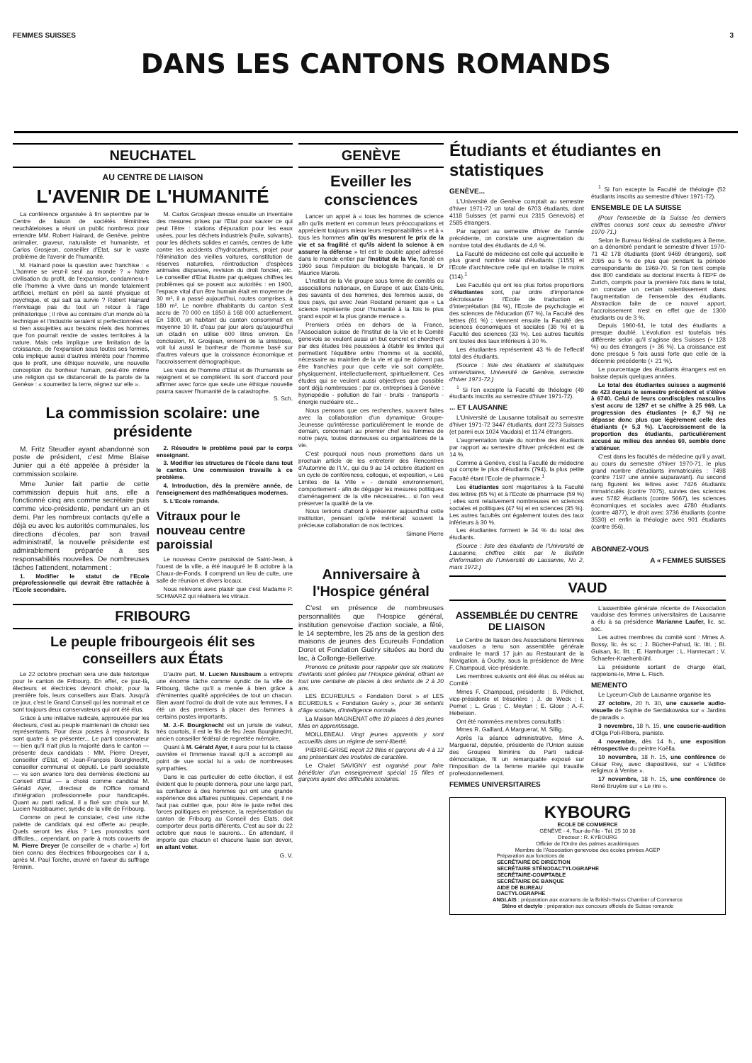FEMMES SUISSES 3
DANS LES CANTONS ROMANDS
NEUCHATEL
AU CENTRE DE LIAISON
L'AVENIR DE L'HUMANITÉ
La conférence organisée à fin septembre par le Centre de liaison de sociétés féminines neuchâteloises a réuni un public nombreux pour entendre MM. Robert Hainard, de Genève, peintre animalier, graveur, naturaliste et humaniste, et Carlos Grosjean, conseiller d'Etat, sur le vaste problème de l'avenir de l'humanité.
M. Hainard pose la question avec franchise : « L'homme se veut-il seul au monde ? » Notre civilisation du profit, de l'expansion, condamnera-t-elle l'homme à vivre dans un monde totalement artificiel, mettant en péril sa santé physique et psychique, et qui sait sa survie ? Robert Hainard n'envisage pas du tout un retour à l'âge préhistorique ; il rêve au contraire d'un monde où la technique et l'industrie seraient si perfectionnées et si bien assujetties aux besoins réels des hommes que l'on pourrait rendre de vastes territoires à la nature. Mais cela implique une limitation de la croissance, de l'expansion sous toutes ses formes, cela implique aussi d'autres intérêts pour l'homme que le profit, une éthique nouvelle, une nouvelle conception du bonheur humain, peut-être même une religion qui se distancerait de la parole de la Genèse : « soumettez la terre, régnez sur elle ».
M. Carlos Grosjean dresse ensuite un inventaire des mesures prises par l'Etat pour sauver ce qui peut l'être : stations d'épuration pour les eaux usées, pour les déchets industriels (huile, solvants), pour les déchets solides et carnés, centres de lutte contre les accidents d'hydrocarbures, projet pour l'élimination des vieilles voitures, constitution de réserves naturelles, réintroduction d'espèces animales disparues, revision du droit foncier, etc. Le conseiller d'Etat illustre par quelques chiffres les problèmes qui se posent aux autorités : en 1900, l'espace vital d'un être humain était en moyenne de 30 m², il a passé aujourd'hui, routes comprises, à 180 m². Le nombre d'habitants du canton s'est accru de 70 000 en 1850 à 168 000 actuellement. En 1800, un habitant du canton consommait en moyenne 10 lit. d'eau par jour alors qu'aujourd'hui un citadin en utilise 600 litres environ. En conclusion, M. Grosjean, ennemi de la sinistrose, voit lui aussi le bonheur de l'homme basé sur d'autres valeurs que la croissance économique et l'accroissement démographique.
Les vues de l'homme d'Etat et de l'humaniste se rejoignent et se complètent. Ils sont d'accord pour affirmer avec force que seule une éthique nouvelle pourra sauver l'humanité de la catastrophe. S. Sch.
La commission scolaire: une présidente
M. Fritz Steudler ayant abandonné son poste de président, c'est Mme Blaise Junier qui a été appelée à présider la commission scolaire.
Mme Junier fait partie de cette commission depuis huit ans, elle a fonctionné cinq ans comme secrétaire puis comme vice-présidente, pendant un an et demi. Par les nombreux contacts qu'elle a déjà eu avec les autorités communales, les directions d'écoles, par son travail administratif, la nouvelle présidente est admirablement préparée à ses responsabilités nouvelles. De nombreuses tâches l'attendent, notamment :
1. Modifier le statut de l'Ecole préprofessionnelle qui devrait être rattachée à l'Ecole secondaire.
2. Résoudre le problème posé par le corps enseignant.
3. Modifier les structures de l'école dans tout le canton. Une commission travaille à ce problème.
4. Introduction, dès la première année, de l'enseignement des mathématiques modernes.
5. L'Ecole romande.
Vitraux pour le nouveau centre paroissial
Le nouveau Centre paroissial de Saint-Jean, à l'ouest de la ville, a été inauguré le 8 octobre à la Chaux-de-Fonds. Il comprend un lieu de culte, une salle de réunion et divers locaux.
Nous relevons avec plaisir que c'est Madame P. SCHWARZ qui réalisera les vitraux.
FRIBOURG
Le peuple fribourgeois élit ses conseillers aux États
Le 22 octobre prochain sera une date historique pour le canton de Fribourg. En effet, ce jour-là, électeurs et électrices devront choisir, pour la première fois, leurs conseillers aux Etats. Jusqu'à ce jour, c'est le Grand Conseil qui les nommait et ce sont toujours deux conservateurs qui ont été élus.
Grâce à une initiative radicale, approuvée par les électeurs, c'est au peuple maintenant de choisir ses représentants. Pour deux postes à repourvoir, ils sont quatre à se présenter... Le parti conservateur — bien qu'il n'ait plus la majorité dans le canton — présente deux candidats : MM. Pierre Dreyer, conseiller d'Etat, et Jean-François Bourgknecht, conseiller communal et député. Le parti socialiste — vu son avance lors des dernières élections au Conseil d'Etat — a choisi comme candidat M. Gérald Ayer, directeur de l'Office romand d'intégration professionnelle pour handicapés. Quant au parti radical, il a fixé son choix sur M. Lucien Nussbaumer, syndic de la ville de Fribourg.
Comme on peut le constater, c'est une riche palette de candidats qui est offerte au peuple. Quels seront les élus ? Les pronostics sont difficiles... cependant, on parle à mots couverts de M. Pierre Dreyer (le conseiller de « charbe ») fort bien connu des électrices fribourgeoises car il a, après M. Paul Torche, œuvré en faveur du suffrage féminin.
D'autre part, M. Lucien Nussbaum a entrepris une énorme tâche comme syndic de la ville de Fribourg, tâche qu'il a menée à bien grâce à d'éminentes qualité appréciées de tout un chacun. Bien avant l'octroi du droit de vote aux femmes, il a été un des premiers à placer des femmes à certains postes importants.
M. J.-F. Bourgknecht est un juriste de valeur, très courtois, il est le fils de feu Jean Bourgknecht, ancien conseiller fédéral de regrettée mémoire.
Quant à M. Gérald Ayer, il aura pour lui la classe ouvrière et l'immense travail qu'il a accompli au point de vue social lui a valu de nombreuses sympathies.
Dans le cas particulier de cette élection, il est évident que le peuple donnera, pour une large part, sa confiance à des hommes qui ont une grande expérience des affaires publiques. Cependant, il ne faut pas oublier que, pour être le juste reflet des forces politiques en présence, la représentation du canton de Fribourg au Conseil des Etats, doit comporter deux partis différents. C'est au soir du 22 octobre que nous le saurons... En attendant, il importe que chacun et chacune fasse son devoir, en allant voter.
G. V.
GENÈVE
Eveiller les consciences
Lancer un appel à « tous les hommes de science afin qu'ils mettent en commun leurs préoccupations et apprécient toujours mieux leurs responsabilités » et à « tous les hommes afin qu'ils mesurent le prix de la vie et sa fragilité et qu'ils aident la science à en assurer la défense » tel est le double appel adressé dans le monde entier par l'Institut de la Vie, fondé en 1960 sous l'impulsion du biologiste français, le Dr Maurice Marois.
L'Institut de la Vie groupe sous forme de comités ou associations nationaux, en Europe et aux Etats-Unis, des savants et des hommes, des femmes aussi, de tous pays, qui avec Jean Rostand pensent que « La science représente pour l'humanité à la fois le plus grand espoir et la plus grande menace ».
Premiers créés en dehors de la France, l'Association suisse de l'Institut de la Vie et le Comité genevois se veulent aussi un but concret et cherchent par des études très poussées à établir les limites qui permettent l'équilibre entre l'homme et la société, nécessaire au maintien de la vie et qui ne doivent pas être franchies pour que cette vie soit complète, physiquement, intellectuellement, spirituellement. Ces études qui se veulent aussi objectives que possible sont déjà nombreuses : par ex. entreprises à Genève : hypnopédie - pollution de l'air - bruits - transports - énergie nucléaire etc...
Nous pensons que ces recherches, souvent faites avec la collaboration d'un dynamique Groupe-Jeunesse qu'intéresse particulièrement le monde de demain, concernant au premier chef les femmes de notre pays, toutes donneuses ou organisatrices de la vie.
C'est pourquoi nous nous promettons dans un prochain article de les entretenir des Rencontres d'Automne de l'I.V., qui du 9 au 14 octobre étudient en un cycle de conférences, colloque, et exposition, « Les Limites de la Ville » - densité environnement, comportement - afin de dégager les mesures politiques d'aménagement de la ville nécessaires... si l'on veut préserver la qualité de la vie.
Nous tenions d'abord à présenter aujourd'hui cette institution, pensant qu'elle mériterait souvent la précieuse collaboration de nos lectrices.
Simone Pierre
Anniversaire à l'Hospice général
C'est en présence de nombreuses personnalités que l'Hospice général, institution genevoise d'action sociale, a fêté, le 14 septembre, les 25 ans de la gestion des maisons de jeunes des Ecureuils Fondation Doret et Fondation Guéry situées au bord du lac, à Collonge-Bellerive.
Prenons ce prétexte pour rappeler que six maisons d'enfants sont gérées par l'Hospice général, offrant en tout une centaine de places à des enfants de 2 à 20 ans.
LES ECUREUILS « Fondation Doret » et LES ECUREUILS « Fondation Guéry », pour 36 enfants d'âge scolaire, d'intelligence normale.
La Maison MAGNENAT offre 10 places à des jeunes filles en apprentissage.
MOILLEBEAU. Vingt jeunes apprentis y sont accueillis dans un régime de semi-liberté.
PIERRE-GRISE reçoit 22 filles et garçons de 4 à 12 ans présentant des troubles de caractère.
Le Chalet SAVIGNY est organisé pour faire bénéficier d'un enseignement spécial 15 filles et garçons ayant des difficultés scolaires.
Étudiants et étudiantes en statistiques
GENÈVE...
L'Université de Genève comptait au semestre d'hiver 1971-72 un total de 6703 étudiants, dont 4118 Suisses (et parmi eux 2315 Genevois) et 2585 étrangers.
Par rapport au semestre d'hiver de l'année précédente, on constate une augmentation du nombre total des étudiants de 4,6 %.
La Faculté de médecine est celle qui accueille le plus grand nombre total d'étudiants (1155) et l'Ecole d'architecture celle qui en totalise le moins (114).<sup>1</sup>
Les Facultés qui ont les plus fortes proportions d'étudiantes sont, par ordre d'importance décroissante : l'Ecole de traduction et d'interprétation (84 %), l'Ecole de psychologie et des sciences de l'éducation (67 %), la Faculté des lettres (61 %) ; viennent ensuite la Faculté des sciences économiques et sociales (36 %) et la Faculté des sciences (33 %). Les autres facultés ont toutes des taux inférieurs à 30 %.
Les étudiantes représentent 43 % de l'effectif total des étudiants.
(Source : liste des étudiants et statistiques universitaires, Université de Genève, semestre d'hiver 1971-72.)
<sup>1</sup> Si l'on excepte la Faculté de théologie (49 étudiants inscrits au semestre d'hiver 1971-72).
... ET LAUSANNE
L'Université de Lausanne totalisait au semestre d'hiver 1971-72 3447 étudiants, dont 2273 Suisses (et parmi eux 1024 Vaudois) et 1174 étrangers.
L'augmentation totale du nombre des étudiants par rapport au semestre d'hiver précédent est de 14 %.
Comme à Genève, c'est la Faculté de médecine qui compte le plus d'étudiants (794), la plus petite Faculté étant l'Ecole de pharmacie.<sup>1</sup>
Les étudiantes sont majoritaires à la Faculté des lettres (65 %) et à l'Ecole de pharmacie (59 %) ; elles sont relativement nombreuses en sciences sociales et politiques (47 %) et en sciences (35 %). Les autres facultés ont également toutes des taux inférieurs à 30 %.
Les étudiantes forment le 34 % du total des étudiants.
(Source : liste des étudiants de l'Université de Lausanne, chiffres cités par le Bulletin d'information de l'Université de Lausanne, No 2, mars 1972.)
<sup>1</sup> Si l'on excepte la Faculté de théologie (52 étudiants inscrits au semestre d'hiver 1971-72).
ENSEMBLE DE LA SUISSE
(Pour l'ensemble de la Suisse les derniers chiffres connus sont ceux du semestre d'hiver 1970-71.)
Selon le Bureau fédéral de statistiques à Berne, on a dénombré pendant le semestre d'hiver 1970-71 42 178 étudiants (dont 9469 étrangers), soit 2095 ou 5 % de plus que pendant la période correspondante de 1969-70. Si l'on tient compte des 800 candidats au doctorat inscrits à l'EPF de Zurich, compris pour la première fois dans le total, on constate un certain ralentissement dans l'augmentation de l'ensemble des étudiants. Abstraction faite de ce nouvel apport, l'accroissement n'est en effet que de 1300 étudiants ou de 3 %.
Depuis 1960-61, le total des étudiants a presque doublé. L'évolution est toutefois très différente selon qu'il s'agisse des Suisses (+ 128 %) ou des étrangers (+ 36 %). La croissance est donc presque 5 fois aussi forte que celle de la décennie précédente (+ 21 %).
Le pourcentage des étudiants étrangers est en baisse depuis quelques années.
Le total des étudiantes suisses a augmenté de 423 depuis le semestre précédent et s'élève à 6740. Celui de leurs condisciples masculins s'est accru de 1297 et se chiffre à 25 969. La progression des étudiantes (+ 6,7 %) ne dépasse donc plus que légèrement celle des étudiants (+ 5,3 %). L'accroissement de la proportion des étudiants, particulièrement accusé au milieu des années 60, semble donc s'atténuer.
C'est dans les facultés de médecine qu'il y avait, au cours du semestre d'hiver 1970-71, le plus grand nombre d'étudiants immatriculés : 7498 (contre 7197 une année auparavant). Au second rang figurent les lettres avec 7426 étudiants immatriculés (contre 7075), suivies des sciences avec 5782 étudiants (contre 5667), les sciences économiques et sociales avec 4780 étudiants (contre 4877), le droit avec 3736 étudiants (contre 3530) et enfin la théologie avec 901 étudiants (contre 956).
ABONNEZ-VOUS
A « FEMMES SUISSES
VAUD
ASSEMBLÉE DU CENTRE DE LIAISON
Le Centre de liaison des Associations féminines vaudoises a tenu son assemblée générale ordinaire le mardi 17 juin au Restaurant de la Navigation, à Ouchy, sous la présidence de Mme F. Champoud, vice-présidente.
Les membres suivants ont été élus ou réélus au Comité :
Mmes F. Champoud, présidente ; B. Pélichet, vice-présidente et trésorière ; J. de Weck ; I. Pernet ; L. Gras ; C. Meylan ; E. Gloor ; A.-F. Hebeisen.
Ont été nommées membres consultatifs :
Mmes R. Gaillard, A Marguerat, M. Sillig.
Après la séance administrative, Mme A. Marguerat, députée, présidente de l'Union suisse des Groupes féminins du Parti radical-démocratique, fit un remarquable exposé sur l'imposition de la femme mariée qui travaille professionnellement.
FEMMES UNIVERSITAIRES
L'assemblée générale récente de l'Association vaudoise des femmes universitaires de Lausanne a élu à sa présidence Marianne Laufer, lic. sc. soc.
Les autres membres du comité sont : Mmes A. Bossy, lic. ès sc. ; J. Bücher-Pahud, lic. litt. ; Bl. Guisan, lic. litt. ; E. Hamburger ; L. Hannecart ; V. Schaefer-Kraehenbühl.
La présidente sortant de charge était, rappelons-le, Mme L. Fisch.
MEMENTO
Le Lyceum-Club de Lausanne organise les
27 octobre, 20 h. 30, une causerie audio-visuelle de Sophie de Serdakowska sur « Jardins de paradis ».
3 novembre, 18 h. 15, une causerie-audition d'Olga Poli-Ribera, pianiste.
4 novembre, dès 14 h., une exposition rétrospective du peintre Koëlla.
10 novembre, 18 h. 15, une conférence de César Rey, avec diapositives, sur « L'édifice religieux à Venise ».
17 novembre, 18 h. 15, une conférence de René Bruyère sur « Le rire ».
KYBOURG
ECOLE DE COMMERCE
GENÈVE - 4, Tour-de-l'Ile - Tél. 25 10 38
Directeur : R. KYBOURG
Officier de l'Ordre des palmes académiques
Membre de l'Association genevoise des écoles privées AGEP
Préparation aux fonctions de
SECRÉTAIRE DE DIRECTION
SECRÉTAIRE STÉNODACTYLOGRAPHE
SECRÉTAIRE-COMPTABLE
SECRÉTAIRE DE BANQUE
AIDE DE BUREAU
DACTYLOGRAPHE
ANGLAIS : préparation aux examens de la British-Swiss Chamber of Commerce
Sténo et dactylo : préparation aux concours officiels de Suisse romande